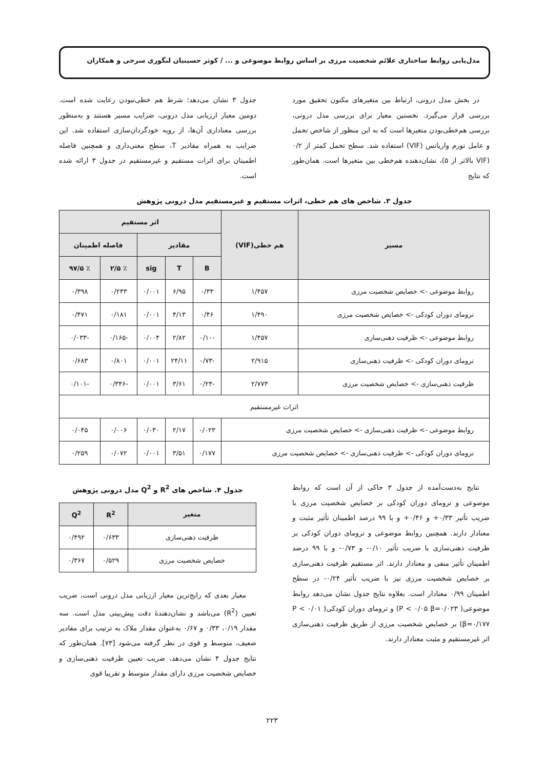مدل‌یابی روابط ساختاری علائم شخصیت مرزی بر اساس روابط موضوعی و ... / کوثر حسینیان لنگوری سرخی و همکاران
در بخش مدل درونی، ارتباط بین متغیرهای مکنون تحقیق مورد بررسی قرار می‌گیرد. نخستین معیار برای بررسی مدل درونی، بررسی هم‌خطی‌بودن متغیرها است که به این منظور از شاخص تحمل و عامل تورم واریانس (VIF) استفاده شد. سطح تحمل کمتر از ۰/۲ (VIF بالاتر از ۵)، نشان‌دهنده هم‌خطی بین متغیرها است. همان‌طور که نتایج
جدول ۳ نشان می‌دهد؛ شرط هم خطی‌نبودن رعایت شده است. دومین معیار ارزیابی مدل درونی، ضرایب مسیر هستند و به‌منظور بررسی معناداری آن‌ها، از رویه خودگردان‌سازی استفاده شد. این ضرایب به همراه مقادیر T، سطح معنی‌داری و همچنین فاصله اطمینان برای اثرات مستقیم و غیرمستقیم در جدول ۳ ارائه شده است.
جدول ۳. شاخص های هم خطی، اثرات مستقیم و غیرمستقیم مدل درونی پژوهش
| مسیر | هم خطی(VIF) | اثر مستقیم | | | | |
| --- | --- | --- | --- | --- | --- | --- |
| | | مقادیر | | | فاصله اطمینان | |
| | | B | T | sig | ٪ ۲/۵ | ٪ ۹۷/۵ |
| روابط موضوعی -> خصایص شخصیت مرزی | ۱/۴۵۷ | ۰/۳۳ | ۶/۹۵ | ۰/۰۰۱ | ۰/۲۳۳ | ۰/۳۹۸ |
| ترومای دوران کودکی -> خصایص شخصیت مرزی | ۱/۴۹۰ | ۰/۴۶ | ۴/۱۳ | ۰/۰۰۱ | ۰/۱۸۱ | ۰/۴۷۱ |
| روابط موضوعی -> ظرفیت ذهنی‌سازی | ۱/۴۵۷ | -۰/۱۰ | ۲/۸۲ | ۰/۰۰۴ | -۰/۱۶۵ | -۰/۰۳۳ |
| ترومای دوران کودکی -> ظرفیت ذهنی‌سازی | ۲/۹۱۵ | -۰/۷۳ | ۲۴/۱۱ | ۰/۰۰۱ | ۰/۸۰۱ | ۰/۶۸۳ |
| ظرفیت ذهنی‌سازی -> خصایص شخصیت مرزی | ۲/۷۷۳ | -۰/۲۴ | ۳/۶۱ | ۰/۰۰۱ | -۰/۳۴۶ | -۰/۱۰۱ |
| اثرات غیرمستقیم | | | | | | |
| روابط موضوعی -> ظرفیت ذهنی‌سازی -> خصایص شخصیت مرزی | | ۰/۰۲۳ | ۲/۱۷ | ۰/۰۳۰ | ۰/۰۰۶ | ۰/۰۴۵ |
| ترومای دوران کودکی -> ظرفیت ذهنی‌سازی -> خصایص شخصیت مرزی | | ۰/۱۷۷ | ۳/۵۱ | ۰/۰۰۱ | ۰/۰۷۲ | ۰/۲۵۹ |
نتایج به‌دست‌آمده از جدول ۳ حاکی از آن است که روابط موضوعی و ترومای دوران کودکی بر خصایص شخصیت مرزی با ضریب تأثیر ۰/۳۳+ و ۰/۴۶+ و با ۹۹ درصد اطمینان تأثیر مثبت و معنادار دارند. همچنین روابط موضوعی و ترومای دوران کودکی بر ظرفیت ذهنی‌سازی با ضریب تأثیر ۰/۱۰- و ۰/۷۳- و با ۹۹ درصد اطمینان تأثیر منفی و معنادار دارند. اثر مستقیم ظرفیت ذهنی‌سازی بر خصایص شخصیت مرزی نیز با ضریب تأثیر ۰/۲۴- در سطح اطمینان ۰/۹۹ معنادار است. بعلاوه نتایج جدول نشان می‌دهد روابط موضوعی( P < ۰/۰۵ β=۰/۰۲۳) و ترومای دوران کودکی( P < ۰/۰۱ β=۰/۱۷۷) بر خصایص شخصیت مرزی از طریق ظرفیت ذهنی‌سازی اثر غیرمستقیم و مثبت معنادار دارند.
جدول ۴. شاخص های R<sup>2</sup> و Q<sup>2</sup> مدل درونی پژوهش
| متغیر | R<sup>2</sup> | Q<sup>2</sup> |
| --- | --- | --- |
| ظرفیت ذهنی‌سازی | ۰/۶۳۳ | ۰/۴۹۲ |
| خصایص شخصیت مرزی | ۰/۵۲۹ | ۰/۳۶۷ |
معیار بعدی که رایج‌ترین معیار ارزیابی مدل درونی است، ضریب تعیین (R<sup>2</sup>) می‌باشد و نشان‌دهندهٔ دقت پیش‌بینی مدل است. سه مقدار ۰/۱۹، ۰/۳۳ و ۰/۶۷ به‌عنوان مقدار ملاک به ترتیب برای مقادیر ضعیف، متوسط و قوی در نظر گرفته می‌شود [۷۳]. همان‌طور که نتایج جدول ۴ نشان می‌دهد، ضریب تعیین ظرفیت ذهنی‌سازی و خصایص شخصیت مرزی دارای مقدار متوسط و تقریبا قوی
۲۲۳